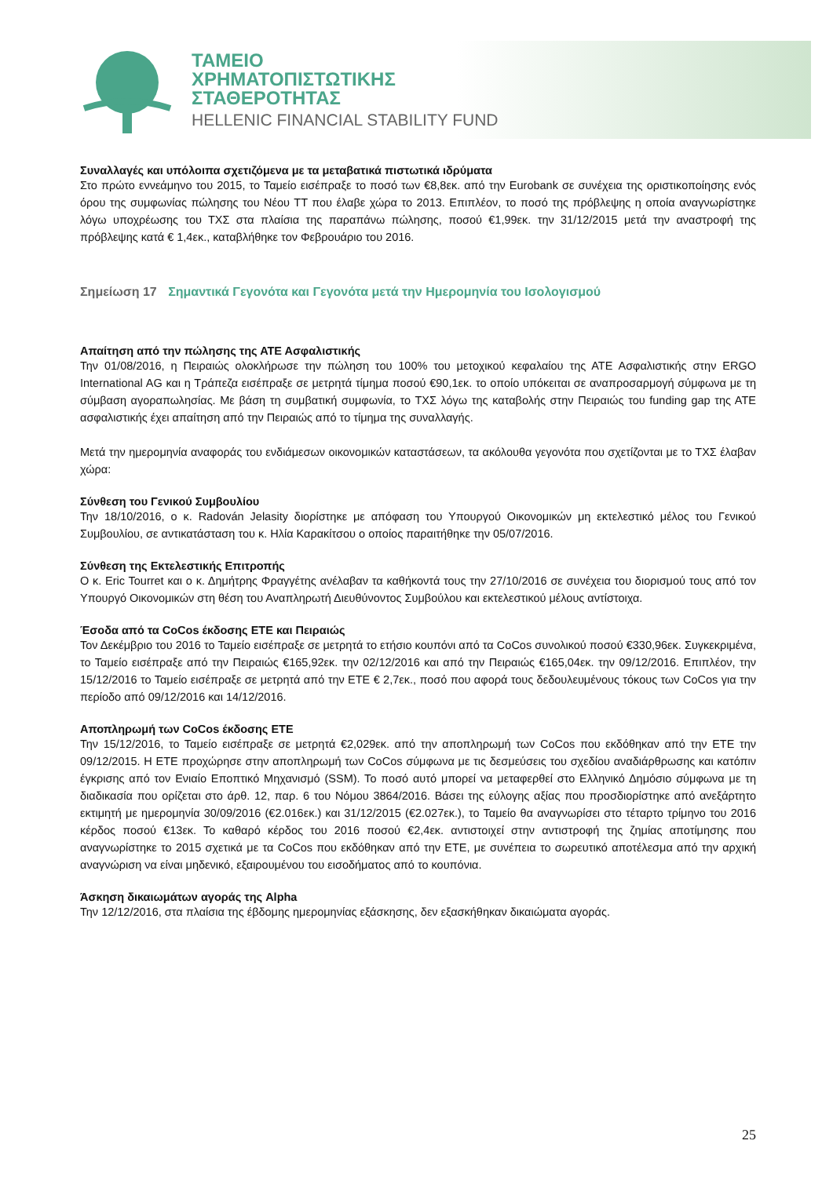ΤΑΜΕΙΟ
ΧΡΗΜΑΤΟΠΙΣΤΩΤΙΚΗΣ
ΣΤΑΘΕΡΟΤΗΤΑΣ
HELLENIC FINANCIAL STABILITY FUND
Συναλλαγές και υπόλοιπα σχετιζόμενα με τα μεταβατικά πιστωτικά ιδρύματα
Στο πρώτο εννεάμηνο του 2015, το Ταμείο εισέπραξε το ποσό των €8,8εκ. από την Eurobank σε συνέχεια της οριστικοποίησης ενός όρου της συμφωνίας πώλησης του Νέου ΤΤ που έλαβε χώρα το 2013. Επιπλέον, το ποσό της πρόβλεψης η οποία αναγνωρίστηκε λόγω υποχρέωσης του ΤΧΣ στα πλαίσια της παραπάνω πώλησης, ποσού €1,99εκ. την 31/12/2015 μετά την αναστροφή της πρόβλεψης κατά € 1,4εκ., καταβλήθηκε τον Φεβρουάριο του 2016.
Σημείωση 17 Σημαντικά Γεγονότα και Γεγονότα μετά την Ημερομηνία του Ισολογισμού
Απαίτηση από την πώλησης της ΑΤΕ Ασφαλιστικής
Την 01/08/2016, η Πειραιώς ολοκλήρωσε την πώληση του 100% του μετοχικού κεφαλαίου της ΑΤΕ Ασφαλιστικής στην ERGO International AG και η Τράπεζα εισέπραξε σε μετρητά τίμημα ποσού €90,1εκ. το οποίο υπόκειται σε αναπροσαρμογή σύμφωνα με τη σύμβαση αγοραπωλησίας. Με βάση τη συμβατική συμφωνία, το ΤΧΣ λόγω της καταβολής στην Πειραιώς του funding gap της ΑΤΕ ασφαλιστικής έχει απαίτηση από την Πειραιώς από το τίμημα της συναλλαγής.
Μετά την ημερομηνία αναφοράς του ενδιάμεσων οικονομικών καταστάσεων, τα ακόλουθα γεγονότα που σχετίζονται με το ΤΧΣ έλαβαν χώρα:
Σύνθεση του Γενικού Συμβουλίου
Την 18/10/2016, ο κ. Radován Jelasity διορίστηκε με απόφαση του Υπουργού Οικονομικών μη εκτελεστικό μέλος του Γενικού Συμβουλίου, σε αντικατάσταση του κ. Ηλία Καρακίτσου ο οποίος παραιτήθηκε την 05/07/2016.
Σύνθεση της Εκτελεστικής Επιτροπής
Ο κ. Eric Tourret και ο κ. Δημήτρης Φραγγέτης ανέλαβαν τα καθήκοντά τους την 27/10/2016 σε συνέχεια του διορισμού τους από τον Υπουργό Οικονομικών στη θέση του Αναπληρωτή Διευθύνοντος Συμβούλου και εκτελεστικού μέλους αντίστοιχα.
Έσοδα από τα CoCos έκδοσης ΕΤΕ και Πειραιώς
Τον Δεκέμβριο του 2016 το Ταμείο εισέπραξε σε μετρητά το ετήσιο κουπόνι από τα CoCos συνολικού ποσού €330,96εκ. Συγκεκριμένα, το Ταμείο εισέπραξε από την Πειραιώς €165,92εκ. την 02/12/2016 και από την Πειραιώς €165,04εκ. την 09/12/2016. Επιπλέον, την 15/12/2016 το Ταμείο εισέπραξε σε μετρητά από την ΕΤΕ € 2,7εκ., ποσό που αφορά τους δεδουλευμένους τόκους των CoCos για την περίοδο από 09/12/2016 και 14/12/2016.
Αποπληρωμή των CoCos έκδοσης ΕΤΕ
Την 15/12/2016, το Ταμείο εισέπραξε σε μετρητά €2,029εκ. από την αποπληρωμή των CoCos που εκδόθηκαν από την ΕΤΕ την 09/12/2015. Η ΕΤΕ προχώρησε στην αποπληρωμή των CoCos σύμφωνα με τις δεσμεύσεις του σχεδίου αναδιάρθρωσης και κατόπιν έγκρισης από τον Ενιαίο Εποπτικό Μηχανισμό (SSM). Το ποσό αυτό μπορεί να μεταφερθεί στο Ελληνικό Δημόσιο σύμφωνα με τη διαδικασία που ορίζεται στο άρθ. 12, παρ. 6 του Νόμου 3864/2016. Βάσει της εύλογης αξίας που προσδιορίστηκε από ανεξάρτητο εκτιμητή με ημερομηνία 30/09/2016 (€2.016εκ.) και 31/12/2015 (€2.027εκ.), το Ταμείο θα αναγνωρίσει στο τέταρτο τρίμηνο του 2016 κέρδος ποσού €13εκ. Το καθαρό κέρδος του 2016 ποσού €2,4εκ. αντιστοιχεί στην αντιστροφή της ζημίας αποτίμησης που αναγνωρίστηκε το 2015 σχετικά με τα CoCos που εκδόθηκαν από την ΕΤΕ, με συνέπεια το σωρευτικό αποτέλεσμα από την αρχική αναγνώριση να είναι μηδενικό, εξαιρουμένου του εισοδήματος από το κουπόνια.
Άσκηση δικαιωμάτων αγοράς της Alpha
Την 12/12/2016, στα πλαίσια της έβδομης ημερομηνίας εξάσκησης, δεν εξασκήθηκαν δικαιώματα αγοράς.
25